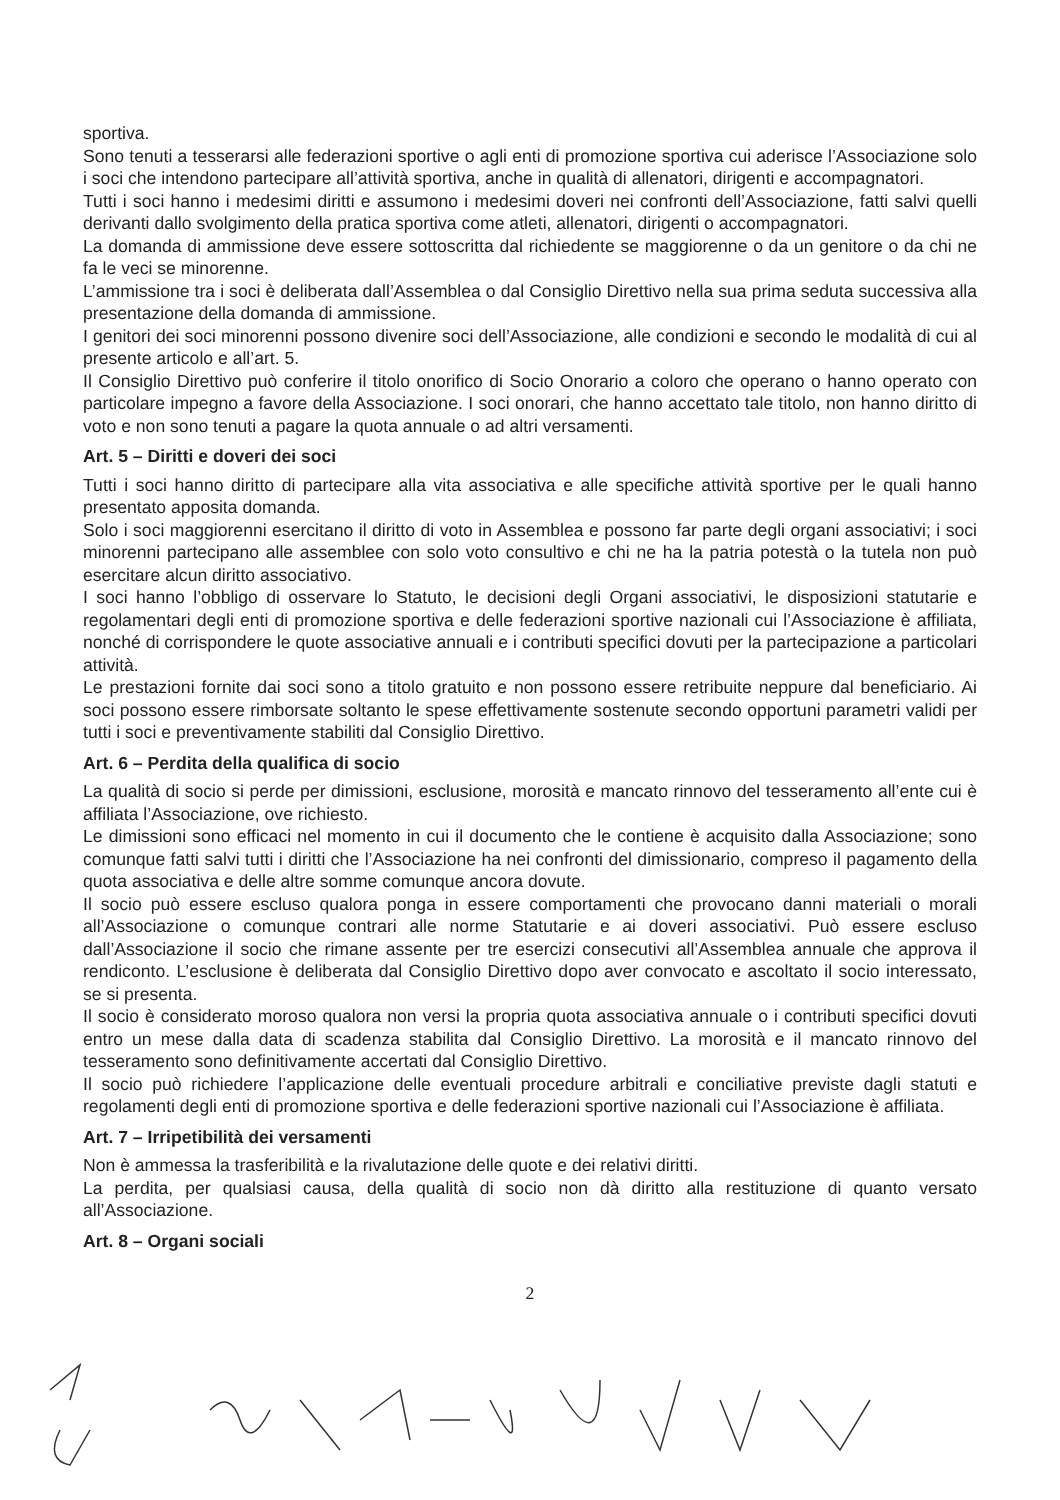sportiva.
Sono tenuti a tesserarsi alle federazioni sportive o agli enti di promozione sportiva cui aderisce l’Associazione solo i soci che intendono partecipare all’attività sportiva, anche in qualità di allenatori, dirigenti e accompagnatori.
Tutti i soci hanno i medesimi diritti e assumono i medesimi doveri nei confronti dell’Associazione, fatti salvi quelli derivanti dallo svolgimento della pratica sportiva come atleti, allenatori, dirigenti o accompagnatori.
La domanda di ammissione deve essere sottoscritta dal richiedente se maggiorenne o da un genitore o da chi ne fa le veci se minorenne.
L’ammissione tra i soci è deliberata dall’Assemblea o dal Consiglio Direttivo nella sua prima seduta successiva alla presentazione della domanda di ammissione.
I genitori dei soci minorenni possono divenire soci dell’Associazione, alle condizioni e secondo le modalità di cui al presente articolo e all’art. 5.
Il Consiglio Direttivo può conferire il titolo onorifico di Socio Onorario a coloro che operano o hanno operato con particolare impegno a favore della Associazione. I soci onorari, che hanno accettato tale titolo, non hanno diritto di voto e non sono tenuti a pagare la quota annuale o ad altri versamenti.
Art. 5 – Diritti e doveri dei soci
Tutti i soci hanno diritto di partecipare alla vita associativa e alle specifiche attività sportive per le quali hanno presentato apposita domanda.
Solo i soci maggiorenni esercitano il diritto di voto in Assemblea e possono far parte degli organi associativi; i soci minorenni partecipano alle assemblee con solo voto consultivo e chi ne ha la patria potestà o la tutela non può esercitare alcun diritto associativo.
I soci hanno l’obbligo di osservare lo Statuto, le decisioni degli Organi associativi, le disposizioni statutarie e regolamentari degli enti di promozione sportiva e delle federazioni sportive nazionali cui l’Associazione è affiliata, nonché di corrispondere le quote associative annuali e i contributi specifici dovuti per la partecipazione a particolari attività.
Le prestazioni fornite dai soci sono a titolo gratuito e non possono essere retribuite neppure dal beneficiario. Ai soci possono essere rimborsate soltanto le spese effettivamente sostenute secondo opportuni parametri validi per tutti i soci e preventivamente stabiliti dal Consiglio Direttivo.
Art. 6 – Perdita della qualifica di socio
La qualità di socio si perde per dimissioni, esclusione, morosità e mancato rinnovo del tesseramento all’ente cui è affiliata l’Associazione, ove richiesto.
Le dimissioni sono efficaci nel momento in cui il documento che le contiene è acquisito dalla Associazione; sono comunque fatti salvi tutti i diritti che l’Associazione ha nei confronti del dimissionario, compreso il pagamento della quota associativa e delle altre somme comunque ancora dovute.
Il socio può essere escluso qualora ponga in essere comportamenti che provocano danni materiali o morali all’Associazione o comunque contrari alle norme Statutarie e ai doveri associativi. Può essere escluso dall’Associazione il socio che rimane assente per tre esercizi consecutivi all’Assemblea annuale che approva il rendiconto. L’esclusione è deliberata dal Consiglio Direttivo dopo aver convocato e ascoltato il socio interessato, se si presenta.
Il socio è considerato moroso qualora non versi la propria quota associativa annuale o i contributi specifici dovuti entro un mese dalla data di scadenza stabilita dal Consiglio Direttivo. La morosità e il mancato rinnovo del tesseramento sono definitivamente accertati dal Consiglio Direttivo.
Il socio può richiedere l’applicazione delle eventuali procedure arbitrali e conciliative previste dagli statuti e regolamenti degli enti di promozione sportiva e delle federazioni sportive nazionali cui l’Associazione è affiliata.
Art. 7 – Irripetibilità dei versamenti
Non è ammessa la trasferibilità e la rivalutazione delle quote e dei relativi diritti.
La perdita, per qualsiasi causa, della qualità di socio non dà diritto alla restituzione di quanto versato all’Associazione.
Art. 8 – Organi sociali
2